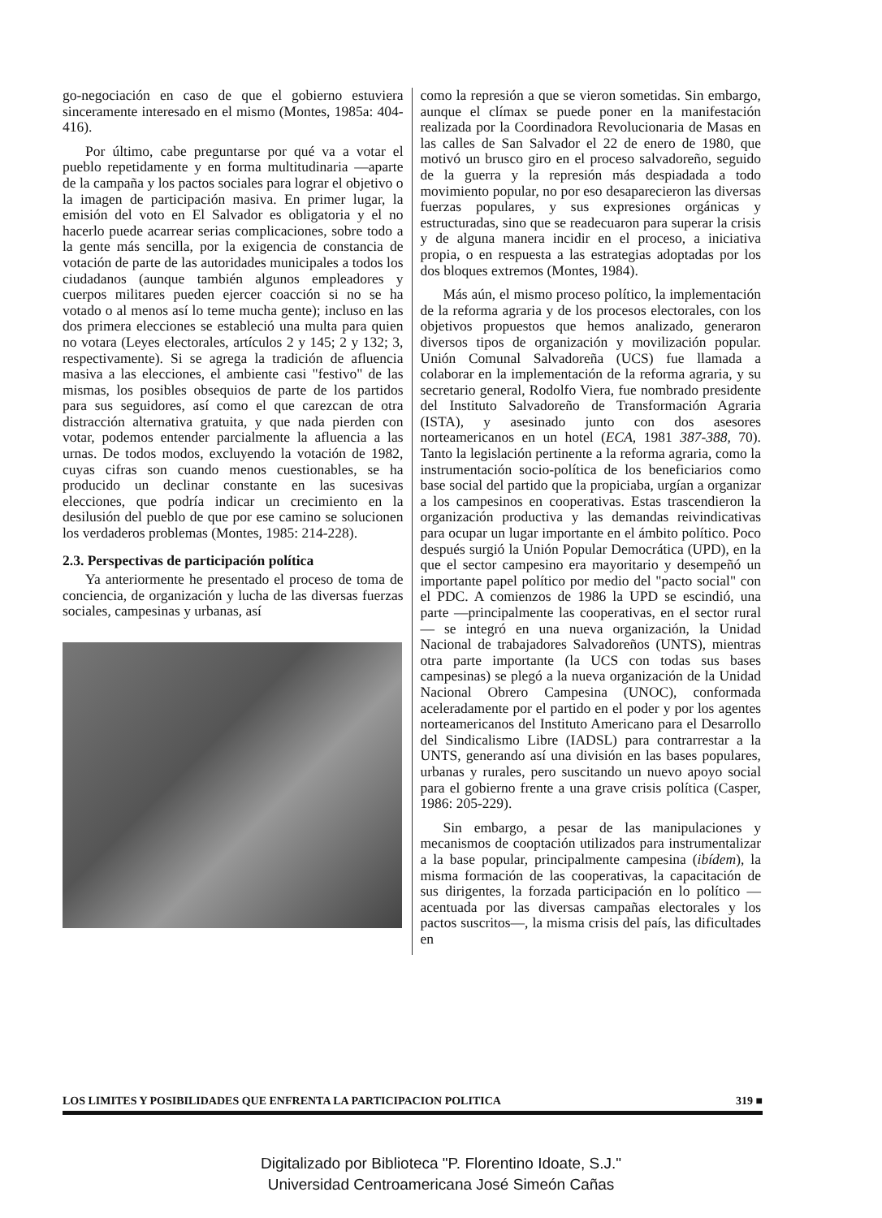go-negociación en caso de que el gobierno estuviera sinceramente interesado en el mismo (Montes, 1985a: 404-416).
Por último, cabe preguntarse por qué va a votar el pueblo repetidamente y en forma multitudinaria —aparte de la campaña y los pactos sociales para lograr el objetivo o la imagen de participación masiva. En primer lugar, la emisión del voto en El Salvador es obligatoria y el no hacerlo puede acarrear serias complicaciones, sobre todo a la gente más sencilla, por la exigencia de constancia de votación de parte de las autoridades municipales a todos los ciudadanos (aunque también algunos empleadores y cuerpos militares pueden ejercer coacción si no se ha votado o al menos así lo teme mucha gente); incluso en las dos primera elecciones se estableció una multa para quien no votara (Leyes electorales, artículos 2 y 145; 2 y 132; 3, respectivamente). Si se agrega la tradición de afluencia masiva a las elecciones, el ambiente casi "festivo" de las mismas, los posibles obsequios de parte de los partidos para sus seguidores, así como el que carezcan de otra distracción alternativa gratuita, y que nada pierden con votar, podemos entender parcialmente la afluencia a las urnas. De todos modos, excluyendo la votación de 1982, cuyas cifras son cuando menos cuestionables, se ha producido un declinar constante en las sucesivas elecciones, que podría indicar un crecimiento en la desilusión del pueblo de que por ese camino se solucionen los verdaderos problemas (Montes, 1985: 214-228).
2.3. Perspectivas de participación política
Ya anteriormente he presentado el proceso de toma de conciencia, de organización y lucha de las diversas fuerzas sociales, campesinas y urbanas, así
como la represión a que se vieron sometidas. Sin embargo, aunque el clímax se puede poner en la manifestación realizada por la Coordinadora Revolucionaria de Masas en las calles de San Salvador el 22 de enero de 1980, que motivó un brusco giro en el proceso salvadoreño, seguido de la guerra y la represión más despiadada a todo movimiento popular, no por eso desaparecieron las diversas fuerzas populares, y sus expresiones orgánicas y estructuradas, sino que se readecuaron para superar la crisis y de alguna manera incidir en el proceso, a iniciativa propia, o en respuesta a las estrategias adoptadas por los dos bloques extremos (Montes, 1984).
Más aún, el mismo proceso político, la implementación de la reforma agraria y de los procesos electorales, con los objetivos propuestos que hemos analizado, generaron diversos tipos de organización y movilización popular. Unión Comunal Salvadoreña (UCS) fue llamada a colaborar en la implementación de la reforma agraria, y su secretario general, Rodolfo Viera, fue nombrado presidente del Instituto Salvadoreño de Transformación Agraria (ISTA), y asesinado junto con dos asesores norteamericanos en un hotel (ECA, 1981 387-388, 70). Tanto la legislación pertinente a la reforma agraria, como la instrumentación socio-política de los beneficiarios como base social del partido que la propiciaba, urgían a organizar a los campesinos en cooperativas. Estas trascendieron la organización productiva y las demandas reivindicativas para ocupar un lugar importante en el ámbito político. Poco después surgió la Unión Popular Democrática (UPD), en la que el sector campesino era mayoritario y desempeñó un importante papel político por medio del "pacto social" con el PDC. A comienzos de 1986 la UPD se escindió, una parte —principalmente las cooperativas, en el sector rural— se integró en una nueva organización, la Unidad Nacional de trabajadores Salvadoreños (UNTS), mientras otra parte importante (la UCS con todas sus bases campesinas) se plegó a la nueva organización de la Unidad Nacional Obrero Campesina (UNOC), conformada aceleradamente por el partido en el poder y por los agentes norteamericanos del Instituto Americano para el Desarrollo del Sindicalismo Libre (IADSL) para contrarrestar a la UNTS, generando así una división en las bases populares, urbanas y rurales, pero suscitando un nuevo apoyo social para el gobierno frente a una grave crisis política (Casper, 1986: 205-229).
Sin embargo, a pesar de las manipulaciones y mecanismos de cooptación utilizados para instrumentalizar a la base popular, principalmente campesina (ibídem), la misma formación de las cooperativas, la capacitación de sus dirigentes, la forzada participación en lo político —acentuada por las diversas campañas electorales y los pactos suscritos—, la misma crisis del país, las dificultades en
LOS LIMITES Y POSIBILIDADES QUE ENFRENTA LA PARTICIPACION POLITICA 319 ■
Digitalizado por Biblioteca "P. Florentino Idoate, S.J."
Universidad Centroamericana José Simeón Cañas